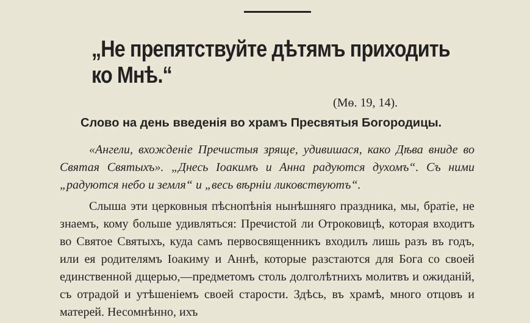„Не препятствуйте дѣтямъ приходить ко Мнѣ.“
(Мѳ. 19, 14).
Слово на день введенія во храмъ Пресвятыя Богородицы.
«Ангели, вхожденіе Пречистыя зряще, удивишася, како Дѣва вниде во Святая Святыхъ». „Днесь Іоакимъ и Анна радуются духомъ“. Съ ними „радуются небо и земля“ и „весь вѣрніи ликовствуютъ“.
Слыша эти церковныя пѣснопѣнія нынѣшняго праздника, мы, братіе, не знаемъ, кому больше удивляться: Пречистой ли Отроковицѣ, которая входитъ во Святое Святыхъ, куда самъ первосвященникъ входилъ лишь разъ въ годъ, или ея родителямъ Іоакиму и Аннѣ, которые разстаются для Бога со своей единственной дщерью,—предметомъ столь долголѣтнихъ молитвъ и ожиданій, съ отрадой и утѣшеніемъ своей старости. Здѣсь, въ храмѣ, много отцовъ и матерей. Несомнѣнно, ихъ